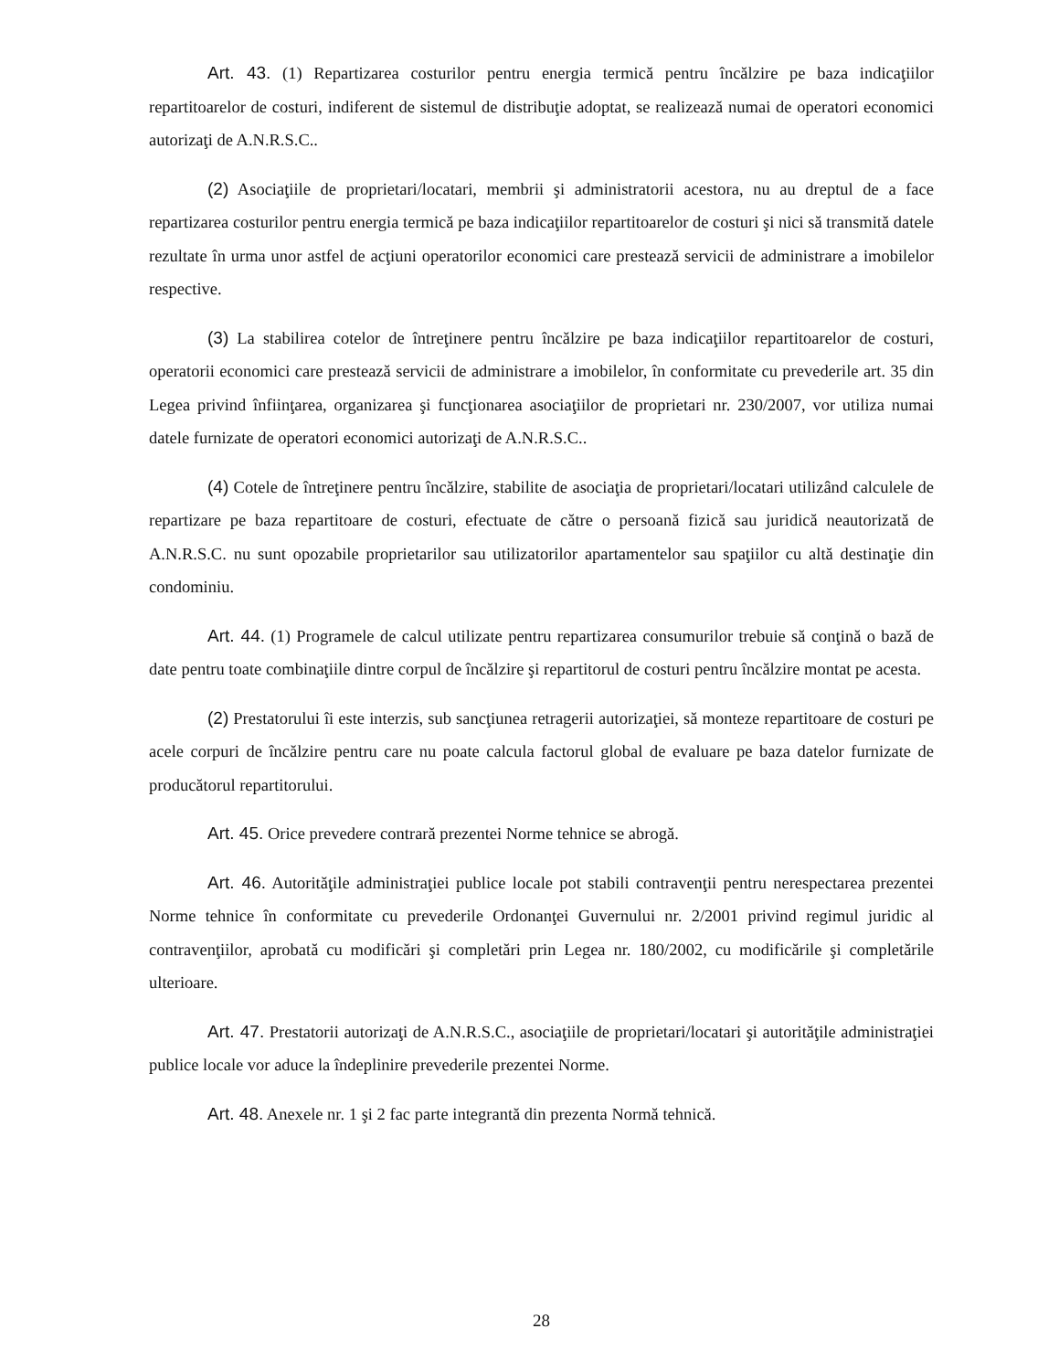Art. 43. (1) Repartizarea costurilor pentru energia termică pentru încălzire pe baza indicaţiilor repartitoarelor de costuri, indiferent de sistemul de distribuţie adoptat, se realizează numai de operatori economici autorizaţi de A.N.R.S.C..
(2) Asociaţiile de proprietari/locatari, membrii şi administratorii acestora, nu au dreptul de a face repartizarea costurilor pentru energia termică pe baza indicaţiilor repartitoarelor de costuri şi nici să transmită datele rezultate în urma unor astfel de acţiuni operatorilor economici care prestează servicii de administrare a imobilelor respective.
(3) La stabilirea cotelor de întreţinere pentru încălzire pe baza indicaţiilor repartitoarelor de costuri, operatorii economici care prestează servicii de administrare a imobilelor, în conformitate cu prevederile art. 35 din Legea privind înfiinţarea, organizarea şi funcţionarea asociaţiilor de proprietari nr. 230/2007, vor utiliza numai datele furnizate de operatori economici autorizaţi de A.N.R.S.C..
(4) Cotele de întreţinere pentru încălzire, stabilite de asociaţia de proprietari/locatari utilizând calculele de repartizare pe baza repartitoare de costuri, efectuate de către o persoană fizică sau juridică neautorizată de A.N.R.S.C. nu sunt opozabile proprietarilor sau utilizatorilor apartamentelor sau spaţiilor cu altă destinaţie din condominiu.
Art. 44. (1) Programele de calcul utilizate pentru repartizarea consumurilor trebuie să conţină o bază de date pentru toate combinaţiile dintre corpul de încălzire şi repartitorul de costuri pentru încălzire montat pe acesta.
(2) Prestatorului îi este interzis, sub sancţiunea retragerii autorizaţiei, să monteze repartitoare de costuri pe acele corpuri de încălzire pentru care nu poate calcula factorul global de evaluare pe baza datelor furnizate de producătorul repartitorului.
Art. 45. Orice prevedere contrară prezentei Norme tehnice se abrogă.
Art. 46. Autorităţile administraţiei publice locale pot stabili contravenţii pentru nerespectarea prezentei Norme tehnice în conformitate cu prevederile Ordonanţei Guvernului nr. 2/2001 privind regimul juridic al contravenţiilor, aprobată cu modificări şi completări prin Legea nr. 180/2002, cu modificările şi completările ulterioare.
Art. 47. Prestatorii autorizaţi de A.N.R.S.C., asociaţiile de proprietari/locatari şi autorităţile administraţiei publice locale vor aduce la îndeplinire prevederile prezentei Norme.
Art. 48. Anexele nr. 1 şi 2 fac parte integrantă din prezenta Normă tehnică.
28